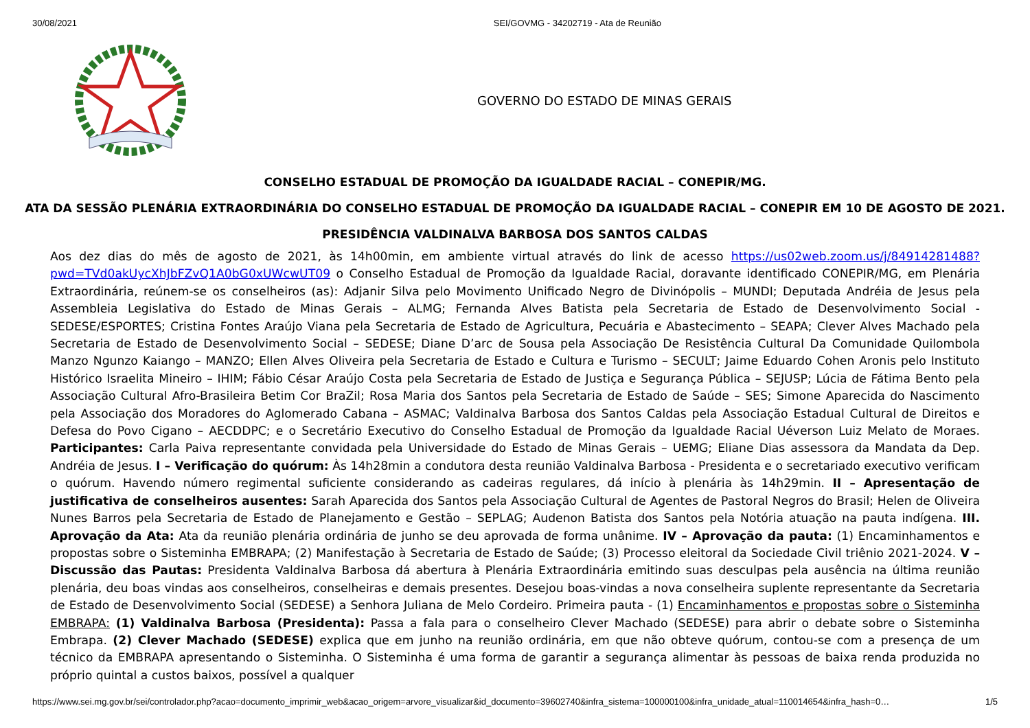30/08/2021 SEI/GOVMG - 34202719 - Ata de Reunião
GOVERNO DO ESTADO DE MINAS GERAIS
CONSELHO ESTADUAL DE PROMOÇÃO DA IGUALDADE RACIAL – CONEPIR/MG.
ATA DA SESSÃO PLENÁRIA EXTRAORDINÁRIA DO CONSELHO ESTADUAL DE PROMOÇÃO DA IGUALDADE RACIAL – CONEPIR EM 10 DE AGOSTO DE 2021.
PRESIDÊNCIA VALDINALVA BARBOSA DOS SANTOS CALDAS
Aos dez dias do mês de agosto de 2021, às 14h00min, em ambiente virtual através do link de acesso https://us02web.zoom.us/j/84914281488?pwd=TVd0akUycXhJbFZvQ1A0bG0xUWcwUT09 o Conselho Estadual de Promoção da Igualdade Racial, doravante identificado CONEPIR/MG, em Plenária Extraordinária, reúnem-se os conselheiros (as): Adjanir Silva pelo Movimento Unificado Negro de Divinópolis – MUNDI; Deputada Andréia de Jesus pela Assembleia Legislativa do Estado de Minas Gerais – ALMG; Fernanda Alves Batista pela Secretaria de Estado de Desenvolvimento Social - SEDESE/ESPORTES; Cristina Fontes Araújo Viana pela Secretaria de Estado de Agricultura, Pecuária e Abastecimento – SEAPA; Clever Alves Machado pela Secretaria de Estado de Desenvolvimento Social – SEDESE; Diane D’arc de Sousa pela Associação De Resistência Cultural Da Comunidade Quilombola Manzo Ngunzo Kaiango – MANZO; Ellen Alves Oliveira pela Secretaria de Estado e Cultura e Turismo – SECULT; Jaime Eduardo Cohen Aronis pelo Instituto Histórico Israelita Mineiro – IHIM; Fábio César Araújo Costa pela Secretaria de Estado de Justiça e Segurança Pública – SEJUSP; Lúcia de Fátima Bento pela Associação Cultural Afro-Brasileira Betim Cor BraZil; Rosa Maria dos Santos pela Secretaria de Estado de Saúde – SES; Simone Aparecida do Nascimento pela Associação dos Moradores do Aglomerado Cabana – ASMAC; Valdinalva Barbosa dos Santos Caldas pela Associação Estadual Cultural de Direitos e Defesa do Povo Cigano – AECDDPC; e o Secretário Executivo do Conselho Estadual de Promoção da Igualdade Racial Uéverson Luiz Melato de Moraes. Participantes: Carla Paiva representante convidada pela Universidade do Estado de Minas Gerais – UEMG; Eliane Dias assessora da Mandata da Dep. Andréia de Jesus. I – Verificação do quórum: Às 14h28min a condutora desta reunião Valdinalva Barbosa - Presidenta e o secretariado executivo verificam o quórum. Havendo número regimental suficiente considerando as cadeiras regulares, dá início à plenária às 14h29min. II – Apresentação de justificativa de conselheiros ausentes: Sarah Aparecida dos Santos pela Associação Cultural de Agentes de Pastoral Negros do Brasil; Helen de Oliveira Nunes Barros pela Secretaria de Estado de Planejamento e Gestão – SEPLAG; Audenon Batista dos Santos pela Notória atuação na pauta indígena. III. Aprovação da Ata: Ata da reunião plenária ordinária de junho se deu aprovada de forma unânime. IV – Aprovação da pauta: (1) Encaminhamentos e propostas sobre o Sisteminha EMBRAPA; (2) Manifestação à Secretaria de Estado de Saúde; (3) Processo eleitoral da Sociedade Civil triênio 2021-2024. V – Discussão das Pautas: Presidenta Valdinalva Barbosa dá abertura à Plenária Extraordinária emitindo suas desculpas pela ausência na última reunião plenária, deu boas vindas aos conselheiros, conselheiras e demais presentes. Desejou boas-vindas a nova conselheira suplente representante da Secretaria de Estado de Desenvolvimento Social (SEDESE) a Senhora Juliana de Melo Cordeiro. Primeira pauta - (1) Encaminhamentos e propostas sobre o Sisteminha EMBRAPA: (1) Valdinalva Barbosa (Presidenta): Passa a fala para o conselheiro Clever Machado (SEDESE) para abrir o debate sobre o Sisteminha Embrapa. (2) Clever Machado (SEDESE) explica que em junho na reunião ordinária, em que não obteve quórum, contou-se com a presença de um técnico da EMBRAPA apresentando o Sisteminha. O Sisteminha é uma forma de garantir a segurança alimentar às pessoas de baixa renda produzida no próprio quintal a custos baixos, possível a qualquer
https://www.sei.mg.gov.br/sei/controlador.php?acao=documento_imprimir_web&acao_origem=arvore_visualizar&id_documento=39602740&infra_sistema=100000100&infra_unidade_atual=110014654&infra_hash=0… 1/5